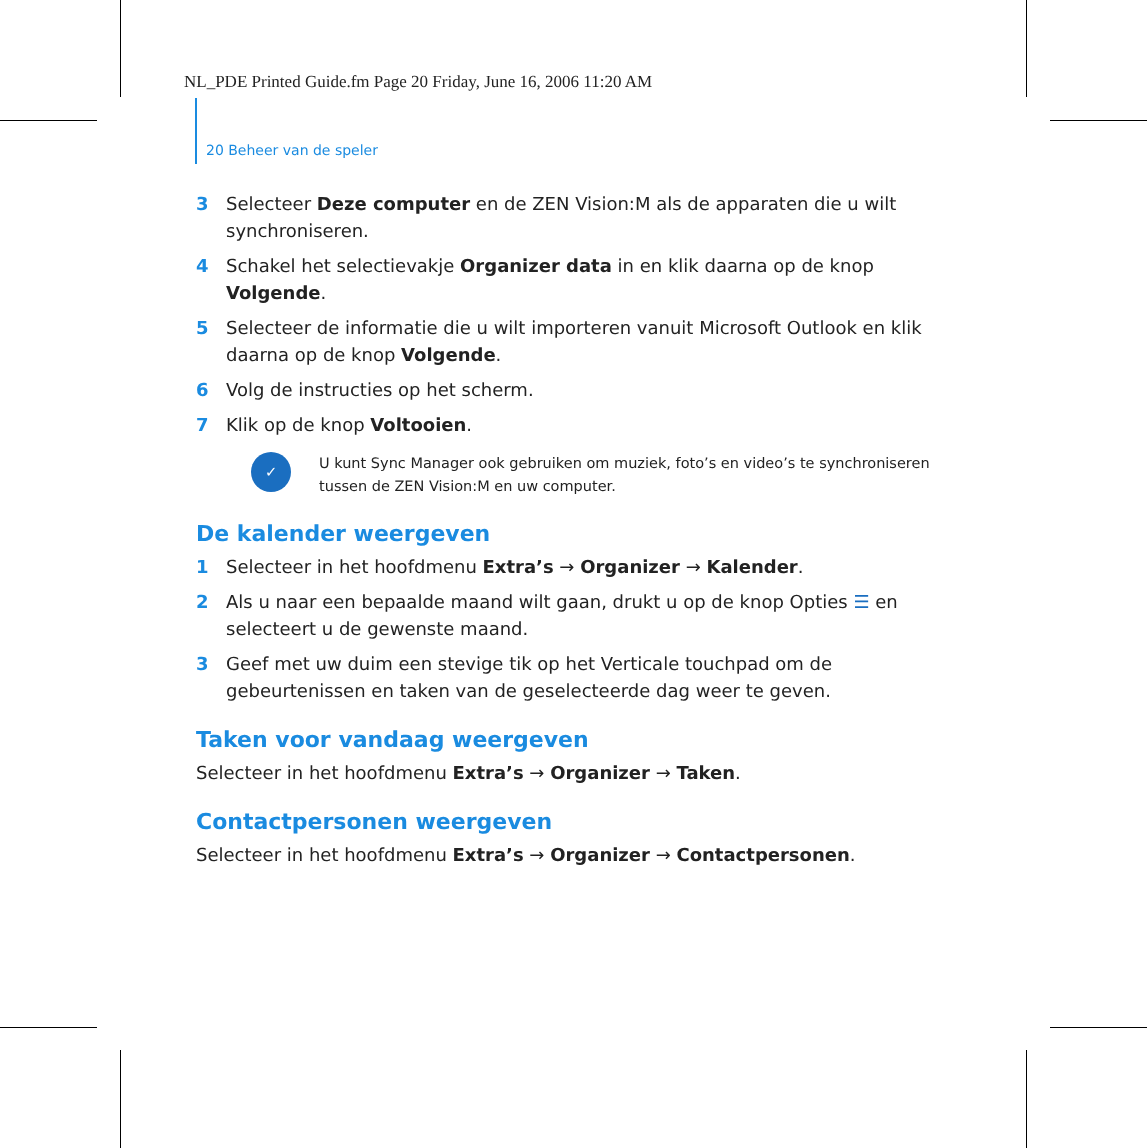NL_PDE Printed Guide.fm Page 20 Friday, June 16, 2006 11:20 AM
20 Beheer van de speler
3 Selecteer Deze computer en de ZEN Vision:M als de apparaten die u wilt synchroniseren.
4 Schakel het selectievakje Organizer data in en klik daarna op de knop Volgende.
5 Selecteer de informatie die u wilt importeren vanuit Microsoft Outlook en klik daarna op de knop Volgende.
6 Volg de instructies op het scherm.
7 Klik op de knop Voltooien.
✓
U kunt Sync Manager ook gebruiken om muziek, foto’s en video’s te synchroniseren tussen de ZEN Vision:M en uw computer.
De kalender weergeven
1 Selecteer in het hoofdmenu Extra’s → Organizer → Kalender.
2 Als u naar een bepaalde maand wilt gaan, drukt u op de knop Opties ☰ en selecteert u de gewenste maand.
3 Geef met uw duim een stevige tik op het Verticale touchpad om de gebeurtenissen en taken van de geselecteerde dag weer te geven.
Taken voor vandaag weergeven
Selecteer in het hoofdmenu Extra’s → Organizer → Taken.
Contactpersonen weergeven
Selecteer in het hoofdmenu Extra’s → Organizer → Contactpersonen.